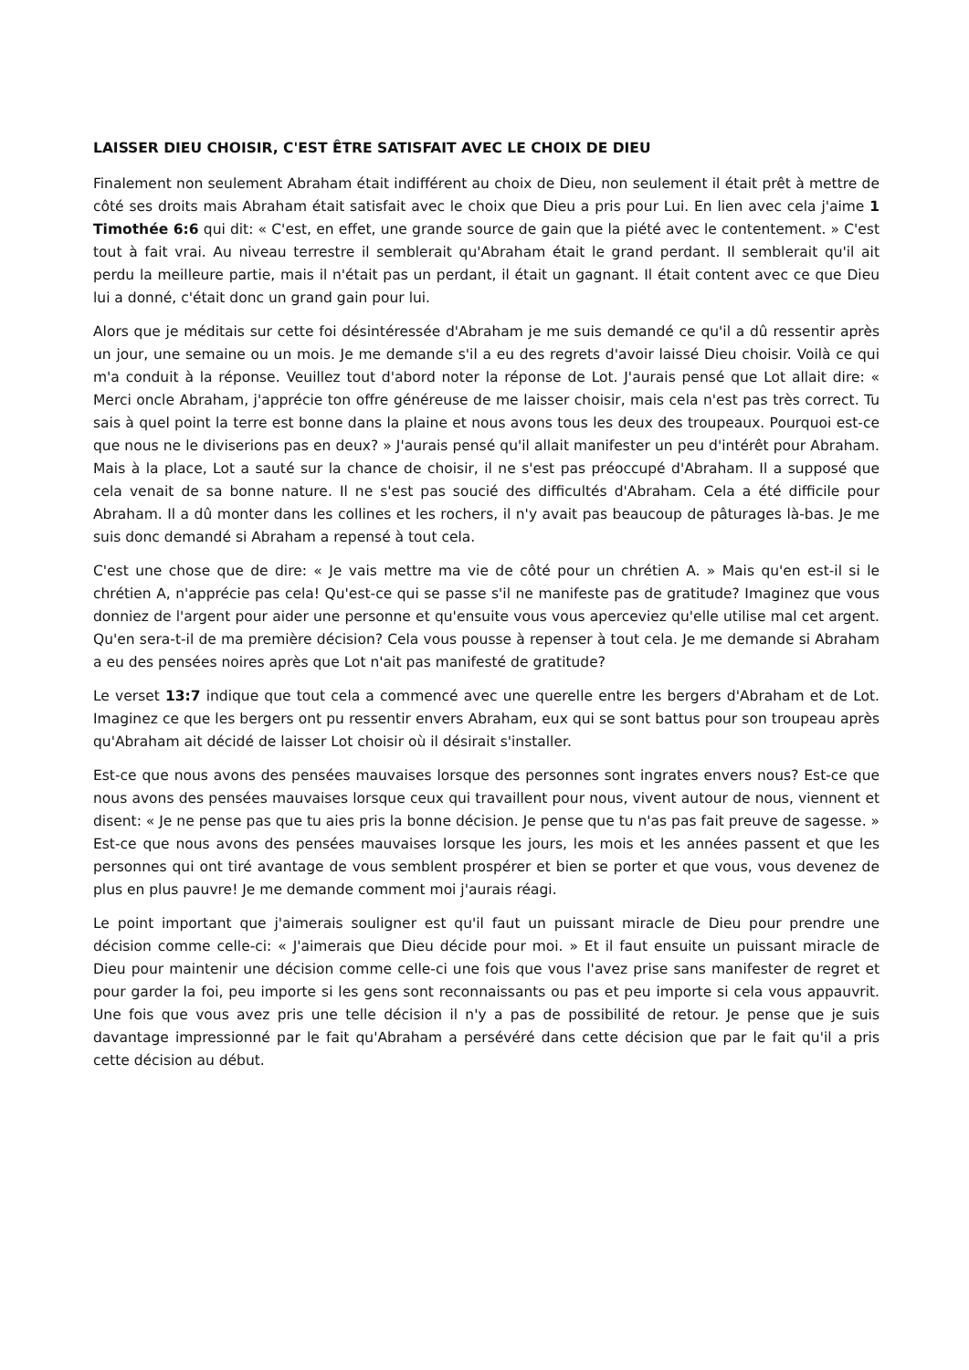LAISSER DIEU CHOISIR, C'EST ÊTRE SATISFAIT AVEC LE CHOIX DE DIEU
Finalement non seulement Abraham était indifférent au choix de Dieu, non seulement il était prêt à mettre de côté ses droits mais Abraham était satisfait avec le choix que Dieu a pris pour Lui. En lien avec cela j'aime 1 Timothée 6:6 qui dit: « C'est, en effet, une grande source de gain que la piété avec le contentement. » C'est tout à fait vrai. Au niveau terrestre il semblerait qu'Abraham était le grand perdant. Il semblerait qu'il ait perdu la meilleure partie, mais il n'était pas un perdant, il était un gagnant. Il était content avec ce que Dieu lui a donné, c'était donc un grand gain pour lui.
Alors que je méditais sur cette foi désintéressée d'Abraham je me suis demandé ce qu'il a dû ressentir après un jour, une semaine ou un mois. Je me demande s'il a eu des regrets d'avoir laissé Dieu choisir. Voilà ce qui m'a conduit à la réponse. Veuillez tout d'abord noter la réponse de Lot. J'aurais pensé que Lot allait dire: « Merci oncle Abraham, j'apprécie ton offre généreuse de me laisser choisir, mais cela n'est pas très correct. Tu sais à quel point la terre est bonne dans la plaine et nous avons tous les deux des troupeaux. Pourquoi est-ce que nous ne le diviserions pas en deux? » J'aurais pensé qu'il allait manifester un peu d'intérêt pour Abraham. Mais à la place, Lot a sauté sur la chance de choisir, il ne s'est pas préoccupé d'Abraham. Il a supposé que cela venait de sa bonne nature. Il ne s'est pas soucié des difficultés d'Abraham. Cela a été difficile pour Abraham. Il a dû monter dans les collines et les rochers, il n'y avait pas beaucoup de pâturages là-bas. Je me suis donc demandé si Abraham a repensé à tout cela.
C'est une chose que de dire: « Je vais mettre ma vie de côté pour un chrétien A. » Mais qu'en est-il si le chrétien A, n'apprécie pas cela! Qu'est-ce qui se passe s'il ne manifeste pas de gratitude? Imaginez que vous donniez de l'argent pour aider une personne et qu'ensuite vous vous aperceviez qu'elle utilise mal cet argent. Qu'en sera-t-il de ma première décision? Cela vous pousse à repenser à tout cela. Je me demande si Abraham a eu des pensées noires après que Lot n'ait pas manifesté de gratitude?
Le verset 13:7 indique que tout cela a commencé avec une querelle entre les bergers d'Abraham et de Lot. Imaginez ce que les bergers ont pu ressentir envers Abraham, eux qui se sont battus pour son troupeau après qu'Abraham ait décidé de laisser Lot choisir où il désirait s'installer.
Est-ce que nous avons des pensées mauvaises lorsque des personnes sont ingrates envers nous? Est-ce que nous avons des pensées mauvaises lorsque ceux qui travaillent pour nous, vivent autour de nous, viennent et disent: « Je ne pense pas que tu aies pris la bonne décision. Je pense que tu n'as pas fait preuve de sagesse. » Est-ce que nous avons des pensées mauvaises lorsque les jours, les mois et les années passent et que les personnes qui ont tiré avantage de vous semblent prospérer et bien se porter et que vous, vous devenez de plus en plus pauvre! Je me demande comment moi j'aurais réagi.
Le point important que j'aimerais souligner est qu'il faut un puissant miracle de Dieu pour prendre une décision comme celle-ci: « J'aimerais que Dieu décide pour moi. » Et il faut ensuite un puissant miracle de Dieu pour maintenir une décision comme celle-ci une fois que vous l'avez prise sans manifester de regret et pour garder la foi, peu importe si les gens sont reconnaissants ou pas et peu importe si cela vous appauvrit. Une fois que vous avez pris une telle décision il n'y a pas de possibilité de retour. Je pense que je suis davantage impressionné par le fait qu'Abraham a persévéré dans cette décision que par le fait qu'il a pris cette décision au début.